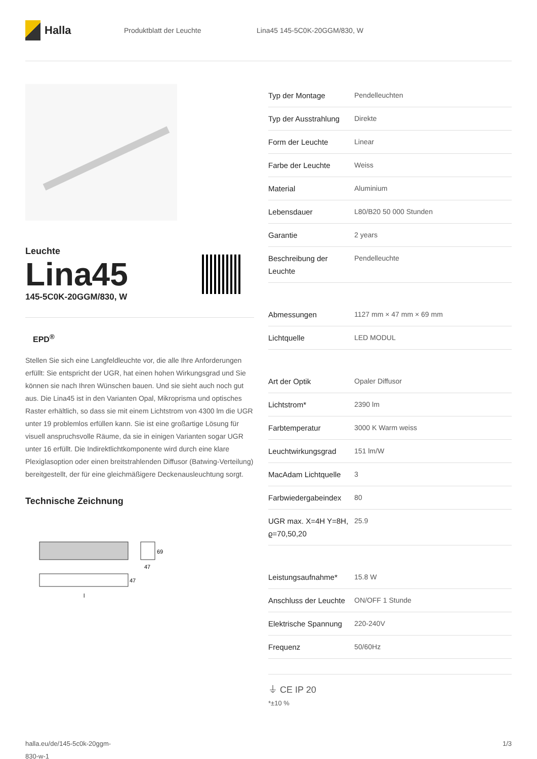Halla
Produktblatt der Leuchte Lina45 145-5C0K-20GGM/830, W
Leuchte
Lina45
145-5C0K-20GGM/830, W
EPD<sup>®</sup>
Stellen Sie sich eine Langfeldleuchte vor, die alle Ihre Anforderungen erfüllt: Sie entspricht der UGR, hat einen hohen Wirkungsgrad und Sie können sie nach Ihren Wünschen bauen. Und sie sieht auch noch gut aus. Die Lina45 ist in den Varianten Opal, Mikroprisma und optisches Raster erhältlich, so dass sie mit einem Lichtstrom von 4300 lm die UGR unter 19 problemlos erfüllen kann. Sie ist eine großartige Lösung für visuell anspruchsvolle Räume, da sie in einigen Varianten sogar UGR unter 16 erfüllt. Die Indirektlichtkomponente wird durch eine klare Plexiglasoption oder einen breitstrahlenden Diffusor (Batwing-Verteilung) bereitgestellt, der für eine gleichmäßigere Deckenausleuchtung sorgt.
Technische Zeichnung
69
47
47
l
| Typ der Montage | Pendelleuchten |
| Typ der Ausstrahlung | Direkte |
| Form der Leuchte | Linear |
| Farbe der Leuchte | Weiss |
| Material | Aluminium |
| Lebensdauer | L80/B20 50 000 Stunden |
| Garantie | 2 years |
| Beschreibung der Leuchte | Pendelleuchte |
| Abmessungen | 1127 mm × 47 mm × 69 mm |
| Lichtquelle | LED MODUL |
| Art der Optik | Opaler Diffusor |
| Lichtstrom* | 2390 lm |
| Farbtemperatur | 3000 K Warm weiss |
| Leuchtwirkungsgrad | 151 lm/W |
| MacAdam Lichtquelle | 3 |
| Farbwiedergabeindex | 80 |
| UGR max. X=4H Y=8H, ϱ=70,50,20 | 25.9 |
| Leistungsaufnahme* | 15.8 W |
| Anschluss der Leuchte | ON/OFF 1 Stunde |
| Elektrische Spannung | 220-240V |
| Frequenz | 50/60Hz |
⏚ CE IP 20
*±10 %
halla.eu/de/145-5c0k-20ggm-
830-w-1
1/3